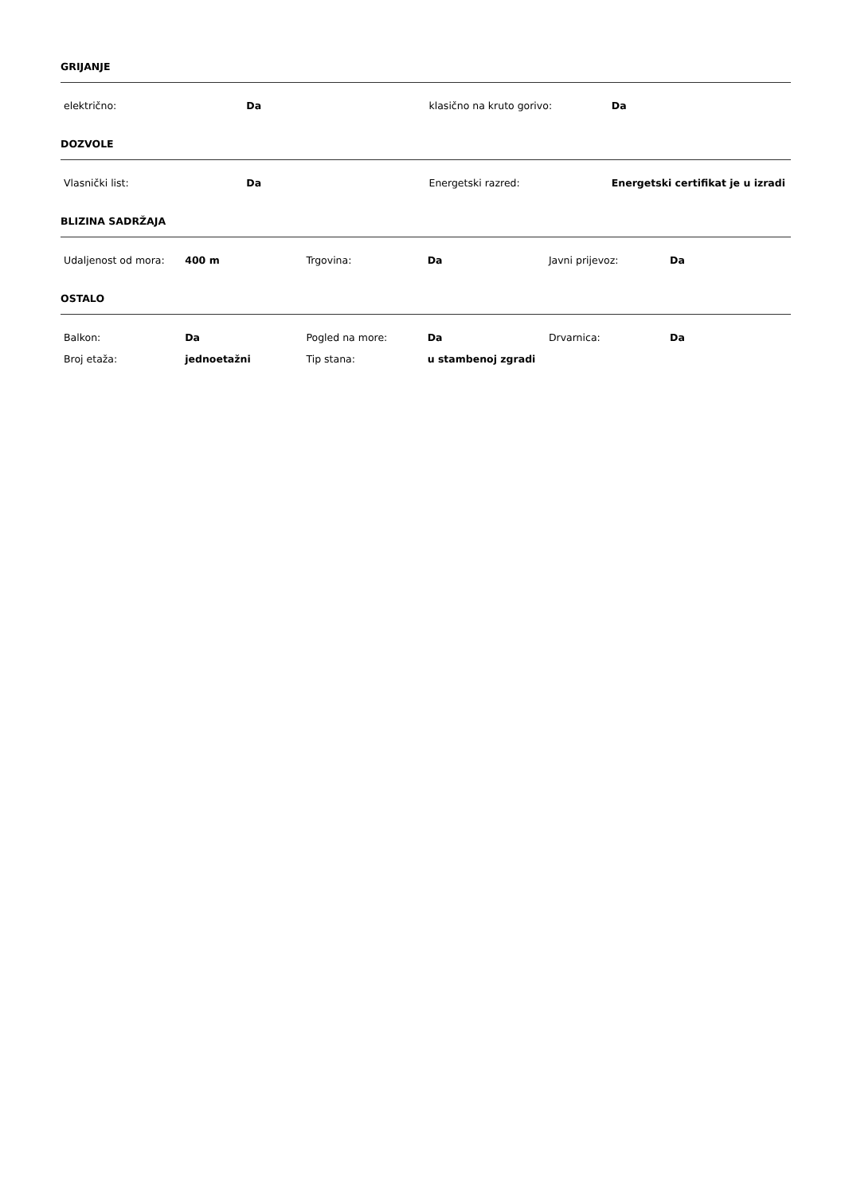GRIJANJE
| električno: | Da | klasično na kruto gorivo: | Da |
DOZVOLE
| Vlasnički list: | Da | Energetski razred: | Energetski certifikat je u izradi |
BLIZINA SADRŽAJA
| Udaljenost od mora: | 400 m | Trgovina: | Da | Javni prijevoz: | Da |
OSTALO
| Balkon: | Da | Pogled na more: | Da | Drvarnica: | Da |
| Broj etaža: | jednoetažni | Tip stana: | u stambenoj zgradi | | |